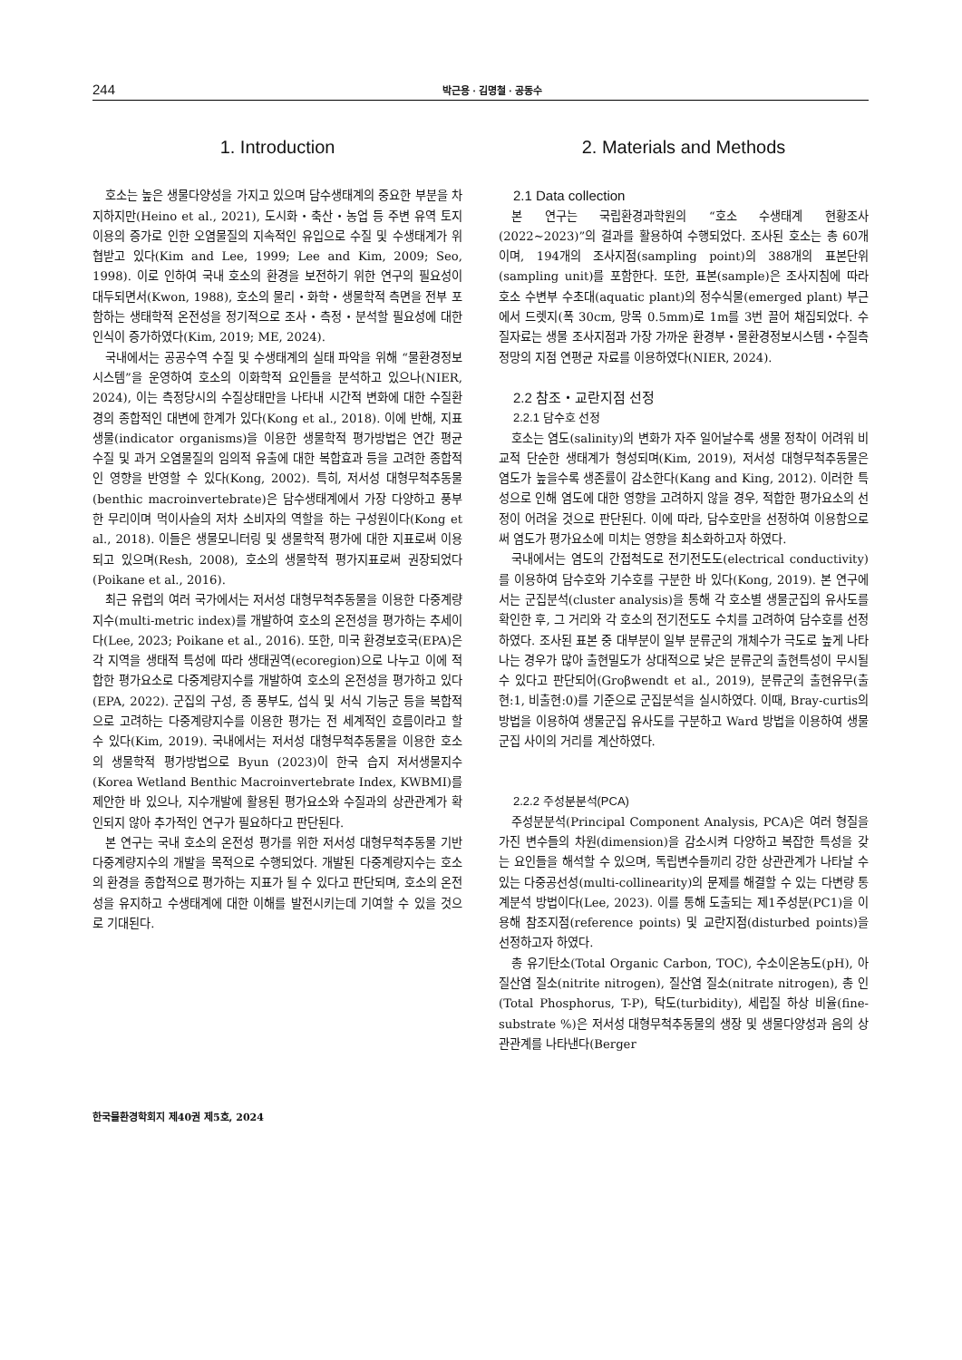244 박근용 · 김명철 · 공동수
1. Introduction
호소는 높은 생물다양성을 가지고 있으며 담수생태계의 중요한 부분을 차지하지만(Heino et al., 2021), 도시화・축산・농업 등 주변 유역 토지이용의 증가로 인한 오염물질의 지속적인 유입으로 수질 및 수생태계가 위협받고 있다(Kim and Lee, 1999; Lee and Kim, 2009; Seo, 1998). 이로 인하여 국내 호소의 환경을 보전하기 위한 연구의 필요성이 대두되면서(Kwon, 1988), 호소의 물리・화학・생물학적 측면을 전부 포함하는 생태학적 온전성을 정기적으로 조사・측정・분석할 필요성에 대한 인식이 증가하였다(Kim, 2019; ME, 2024).
국내에서는 공공수역 수질 및 수생태계의 실태 파악을 위해 “물환경정보시스템”을 운영하여 호소의 이화학적 요인들을 분석하고 있으나(NIER, 2024), 이는 측정당시의 수질상태만을 나타내 시간적 변화에 대한 수질환경의 종합적인 대변에 한계가 있다(Kong et al., 2018). 이에 반해, 지표생물(indicator organisms)을 이용한 생물학적 평가방법은 연간 평균 수질 및 과거 오염물질의 임의적 유출에 대한 복합효과 등을 고려한 종합적인 영향을 반영할 수 있다(Kong, 2002). 특히, 저서성 대형무척추동물(benthic macroinvertebrate)은 담수생태계에서 가장 다양하고 풍부한 무리이며 먹이사슬의 저차 소비자의 역할을 하는 구성원이다(Kong et al., 2018). 이들은 생물모니터링 및 생물학적 평가에 대한 지표로써 이용되고 있으며(Resh, 2008), 호소의 생물학적 평가지표로써 권장되었다(Poikane et al., 2016).
최근 유럽의 여러 국가에서는 저서성 대형무척추동물을 이용한 다중계량지수(multi-metric index)를 개발하여 호소의 온전성을 평가하는 추세이다(Lee, 2023; Poikane et al., 2016). 또한, 미국 환경보호국(EPA)은 각 지역을 생태적 특성에 따라 생태권역(ecoregion)으로 나누고 이에 적합한 평가요소로 다중계량지수를 개발하여 호소의 온전성을 평가하고 있다(EPA, 2022). 군집의 구성, 종 풍부도, 섭식 및 서식 기능군 등을 복합적으로 고려하는 다중계량지수를 이용한 평가는 전 세계적인 흐름이라고 할 수 있다(Kim, 2019). 국내에서는 저서성 대형무척추동물을 이용한 호소의 생물학적 평가방법으로 Byun (2023)이 한국 습지 저서생물지수(Korea Wetland Benthic Macroinvertebrate Index, KWBMI)를 제안한 바 있으나, 지수개발에 활용된 평가요소와 수질과의 상관관계가 확인되지 않아 추가적인 연구가 필요하다고 판단된다.
본 연구는 국내 호소의 온전성 평가를 위한 저서성 대형무척추동물 기반 다중계량지수의 개발을 목적으로 수행되었다. 개발된 다중계량지수는 호소의 환경을 종합적으로 평가하는 지표가 될 수 있다고 판단되며, 호소의 온전성을 유지하고 수생태계에 대한 이해를 발전시키는데 기여할 수 있을 것으로 기대된다.
2. Materials and Methods
2.1 Data collection
본 연구는 국립환경과학원의 “호소 수생태계 현황조사(2022∼2023)”의 결과를 활용하여 수행되었다. 조사된 호소는 총 60개이며, 194개의 조사지점(sampling point)의 388개의 표본단위(sampling unit)를 포함한다. 또한, 표본(sample)은 조사지침에 따라 호소 수변부 수초대(aquatic plant)의 정수식물(emerged plant) 부근에서 드렛지(폭 30cm, 망목 0.5mm)로 1m를 3번 끌어 채집되었다. 수질자료는 생물 조사지점과 가장 가까운 환경부・물환경정보시스템・수질측정망의 지점 연평균 자료를 이용하였다(NIER, 2024).
2.2 참조・교란지점 선정
2.2.1 담수호 선정
호소는 염도(salinity)의 변화가 자주 일어날수록 생물 정착이 어려워 비교적 단순한 생태계가 형성되며(Kim, 2019), 저서성 대형무척추동물은 염도가 높을수록 생존률이 감소한다(Kang and King, 2012). 이러한 특성으로 인해 염도에 대한 영향을 고려하지 않을 경우, 적합한 평가요소의 선정이 어려울 것으로 판단된다. 이에 따라, 담수호만을 선정하여 이용함으로써 염도가 평가요소에 미치는 영향을 최소화하고자 하였다.
국내에서는 염도의 간접척도로 전기전도도(electrical conductivity)를 이용하여 담수호와 기수호를 구분한 바 있다(Kong, 2019). 본 연구에서는 군집분석(cluster analysis)을 통해 각 호소별 생물군집의 유사도를 확인한 후, 그 거리와 각 호소의 전기전도도 수치를 고려하여 담수호를 선정하였다. 조사된 표본 중 대부분이 일부 분류군의 개체수가 극도로 높게 나타나는 경우가 많아 출현밀도가 상대적으로 낮은 분류군의 출현특성이 무시될 수 있다고 판단되어(Groβwendt et al., 2019), 분류군의 출현유무(출현:1, 비출현:0)를 기준으로 군집분석을 실시하였다. 이때, Bray-curtis의 방법을 이용하여 생물군집 유사도를 구분하고 Ward 방법을 이용하여 생물군집 사이의 거리를 계산하였다.
2.2.2 주성분분석(PCA)
주성분분석(Principal Component Analysis, PCA)은 여러 형질을 가진 변수들의 차원(dimension)을 감소시켜 다양하고 복잡한 특성을 갖는 요인들을 해석할 수 있으며, 독립변수들끼리 강한 상관관계가 나타날 수 있는 다중공선성(multi-collinearity)의 문제를 해결할 수 있는 다변량 통계분석 방법이다(Lee, 2023). 이를 통해 도출되는 제1주성분(PC1)을 이용해 참조지점(reference points) 및 교란지점(disturbed points)을 선정하고자 하였다.
총 유기탄소(Total Organic Carbon, TOC), 수소이온농도(pH), 아질산염 질소(nitrite nitrogen), 질산염 질소(nitrate nitrogen), 총 인(Total Phosphorus, T-P), 탁도(turbidity), 세립질 하상 비율(fine-substrate %)은 저서성 대형무척추동물의 생장 및 생물다양성과 음의 상관관계를 나타낸다(Berger
한국물환경학회지 제40권 제5호, 2024